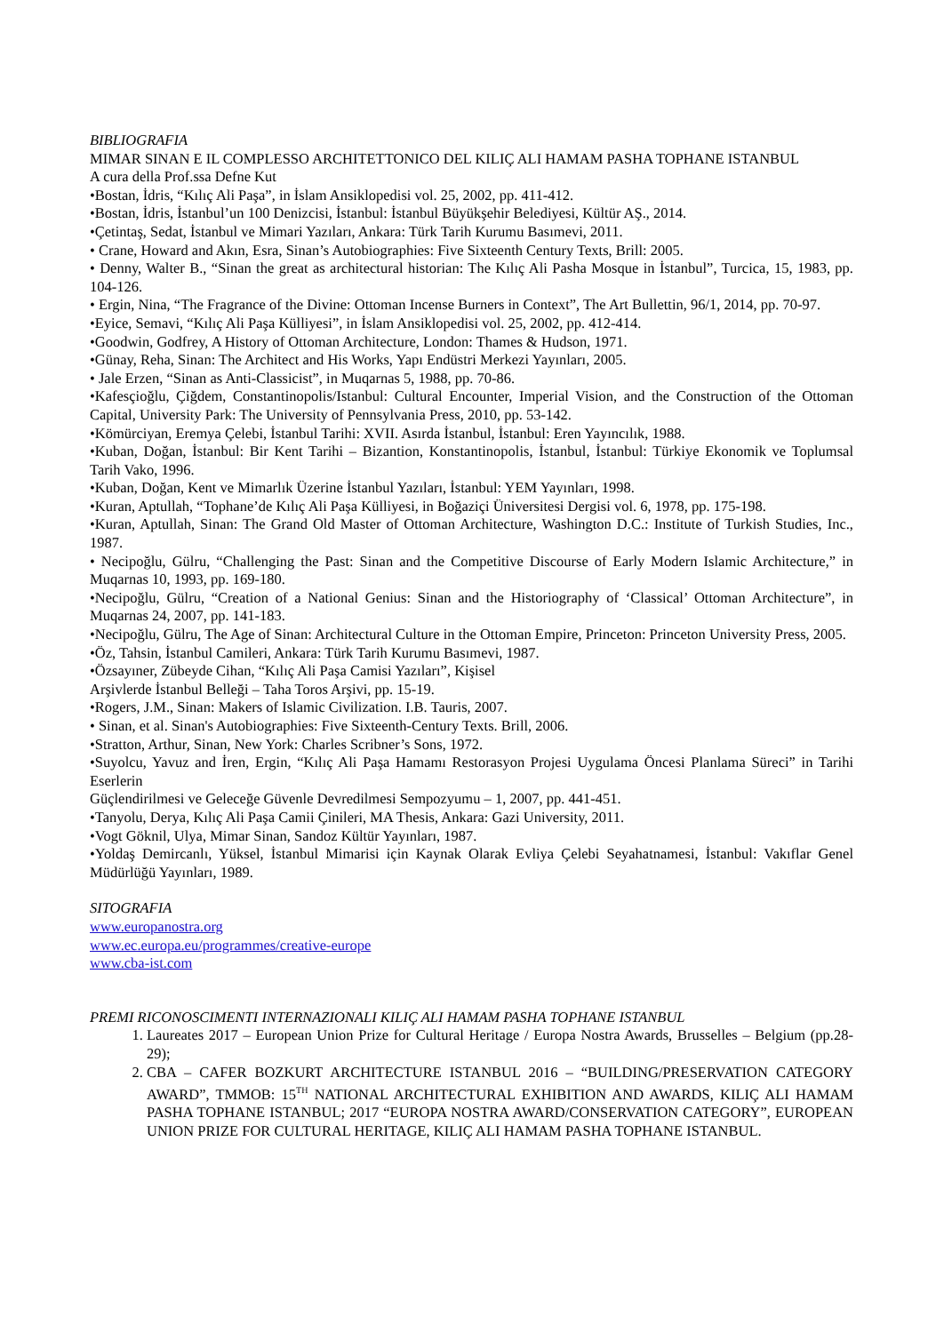BIBLIOGRAFIA
MIMAR SINAN E IL COMPLESSO ARCHITETTONICO DEL KILIÇ ALI HAMAM PASHA TOPHANE ISTANBUL
A cura della Prof.ssa Defne Kut
•Bostan, İdris, “Kılıç Ali Paşa”, in İslam Ansiklopedisi vol. 25, 2002, pp. 411-412.
•Bostan, İdris, İstanbul’un 100 Denizcisi, İstanbul: İstanbul Büyükşehir Belediyesi, Kültür AŞ., 2014.
•Çetintaş, Sedat, İstanbul ve Mimari Yazıları, Ankara: Türk Tarih Kurumu Basımevi, 2011.
• Crane, Howard and Akın, Esra, Sinan’s Autobiographies: Five Sixteenth Century Texts, Brill: 2005.
• Denny, Walter B., “Sinan the great as architectural historian: The Kılıç Ali Pasha Mosque in İstanbul”, Turcica, 15, 1983, pp. 104-126.
• Ergin, Nina, “The Fragrance of the Divine: Ottoman Incense Burners in Context”, The Art Bullettin, 96/1, 2014, pp. 70-97.
•Eyice, Semavi, “Kılıç Ali Paşa Külliyesi”, in İslam Ansiklopedisi vol. 25, 2002, pp. 412-414.
•Goodwin, Godfrey, A History of Ottoman Architecture, London: Thames & Hudson, 1971.
•Günay, Reha, Sinan: The Architect and His Works, Yapı Endüstri Merkezi Yayınları, 2005.
• Jale Erzen, “Sinan as Anti-Classicist”, in Muqarnas 5, 1988, pp. 70-86.
•Kafesçioğlu, Çiğdem, Constantinopolis/Istanbul: Cultural Encounter, Imperial Vision, and the Construction of the Ottoman Capital, University Park: The University of Pennsylvania Press, 2010, pp. 53-142.
•Kömürciyan, Eremya Çelebi, İstanbul Tarihi: XVII. Asırda İstanbul, İstanbul: Eren Yayıncılık, 1988.
•Kuban, Doğan, İstanbul: Bir Kent Tarihi – Bizantion, Konstantinopolis, İstanbul, İstanbul: Türkiye Ekonomik ve Toplumsal Tarih Vako, 1996.
•Kuban, Doğan, Kent ve Mimarlık Üzerine İstanbul Yazıları, İstanbul: YEM Yayınları, 1998.
•Kuran, Aptullah, “Tophane’de Kılıç Ali Paşa Külliyesi, in Boğaziçi Üniversitesi Dergisi vol. 6, 1978, pp. 175-198.
•Kuran, Aptullah, Sinan: The Grand Old Master of Ottoman Architecture, Washington D.C.: Institute of Turkish Studies, Inc., 1987.
• Necipoğlu, Gülru, “Challenging the Past: Sinan and the Competitive Discourse of Early Modern Islamic Architecture,” in Muqarnas 10, 1993, pp. 169-180.
•Necipoğlu, Gülru, “Creation of a National Genius: Sinan and the Historiography of ‘Classical’ Ottoman Architecture”, in Muqarnas 24, 2007, pp. 141-183.
•Necipoğlu, Gülru, The Age of Sinan: Architectural Culture in the Ottoman Empire, Princeton: Princeton University Press, 2005.
•Öz, Tahsin, İstanbul Camileri, Ankara: Türk Tarih Kurumu Basımevi, 1987.
•Özsayıner, Zübeyde Cihan, “Kılıç Ali Paşa Camisi Yazıları”, Kişisel
Arşivlerde İstanbul Belleği – Taha Toros Arşivi, pp. 15-19.
•Rogers, J.M., Sinan: Makers of Islamic Civilization. I.B. Tauris, 2007.
• Sinan, et al. Sinan's Autobiographies: Five Sixteenth-Century Texts. Brill, 2006.
•Stratton, Arthur, Sinan, New York: Charles Scribner’s Sons, 1972.
•Suyolcu, Yavuz and İren, Ergin, “Kılıç Ali Paşa Hamamı Restorasyon Projesi Uygulama Öncesi Planlama Süreci” in Tarihi Eserlerin
Güçlendirilmesi ve Geleceğe Güvenle Devredilmesi Sempozyumu – 1, 2007, pp. 441-451.
•Tanyolu, Derya, Kılıç Ali Paşa Camii Çinileri, MA Thesis, Ankara: Gazi University, 2011.
•Vogt Göknil, Ulya, Mimar Sinan, Sandoz Kültür Yayınları, 1987.
•Yoldaş Demircanlı, Yüksel, İstanbul Mimarisi için Kaynak Olarak Evliya Çelebi Seyahatnamesi, İstanbul: Vakıflar Genel Müdürlüğü Yayınları, 1989.
SITOGRAFIA
www.europanostra.org
www.ec.europa.eu/programmes/creative-europe
www.cba-ist.com
PREMI RICONOSCIMENTI INTERNAZIONALI KILIÇ ALI HAMAM PASHA TOPHANE ISTANBUL
1. Laureates 2017 – European Union Prize for Cultural Heritage / Europa Nostra Awards, Brusselles – Belgium (pp.28-29);
2. CBA – CAFER BOZKURT ARCHITECTURE ISTANBUL 2016 – “BUILDING/PRESERVATION CATEGORY AWARD”, TMMOB: 15<sup>TH</sup> NATIONAL ARCHITECTURAL EXHIBITION AND AWARDS, KILIÇ ALI HAMAM PASHA TOPHANE ISTANBUL; 2017 “EUROPA NOSTRA AWARD/CONSERVATION CATEGORY”, EUROPEAN UNION PRIZE FOR CULTURAL HERITAGE, KILIÇ ALI HAMAM PASHA TOPHANE ISTANBUL.